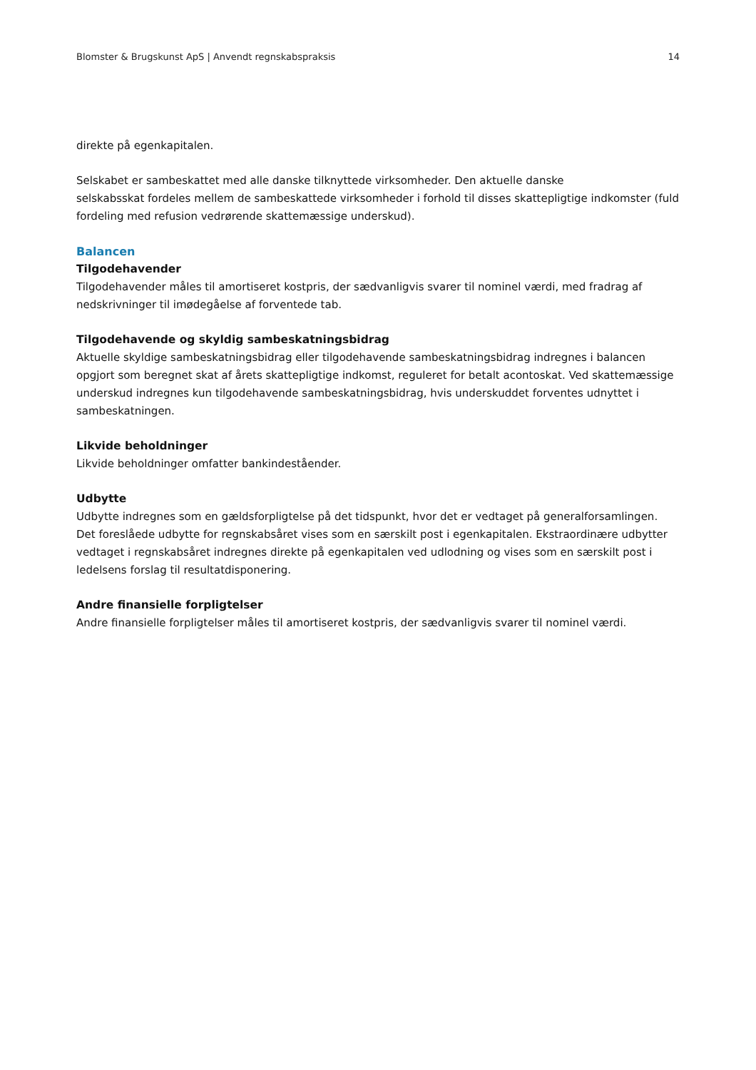Blomster & Brugskunst ApS | Anvendt regnskabspraksis 14
direkte på egenkapitalen.
Selskabet er sambeskattet med alle danske tilknyttede virksomheder. Den aktuelle danske
selskabsskat fordeles mellem de sambeskattede virksomheder i forhold til disses skattepligtige indkomster (fuld fordeling med refusion vedrørende skattemæssige underskud).
Balancen
Tilgodehavender
Tilgodehavender måles til amortiseret kostpris, der sædvanligvis svarer til nominel værdi, med fradrag af nedskrivninger til imødegåelse af forventede tab.
Tilgodehavende og skyldig sambeskatningsbidrag
Aktuelle skyldige sambeskatningsbidrag eller tilgodehavende sambeskatningsbidrag indregnes i balancen opgjort som beregnet skat af årets skattepligtige indkomst, reguleret for betalt acontoskat. Ved skattemæssige underskud indregnes kun tilgodehavende sambeskatningsbidrag, hvis underskuddet forventes udnyttet i sambeskatningen.
Likvide beholdninger
Likvide beholdninger omfatter bankindeståender.
Udbytte
Udbytte indregnes som en gældsforpligtelse på det tidspunkt, hvor det er vedtaget på generalforsamlingen. Det foreslåede udbytte for regnskabsåret vises som en særskilt post i egenkapitalen. Ekstraordinære udbytter vedtaget i regnskabsåret indregnes direkte på egenkapitalen ved udlodning og vises som en særskilt post i ledelsens forslag til resultatdisponering.
Andre finansielle forpligtelser
Andre finansielle forpligtelser måles til amortiseret kostpris, der sædvanligvis svarer til nominel værdi.